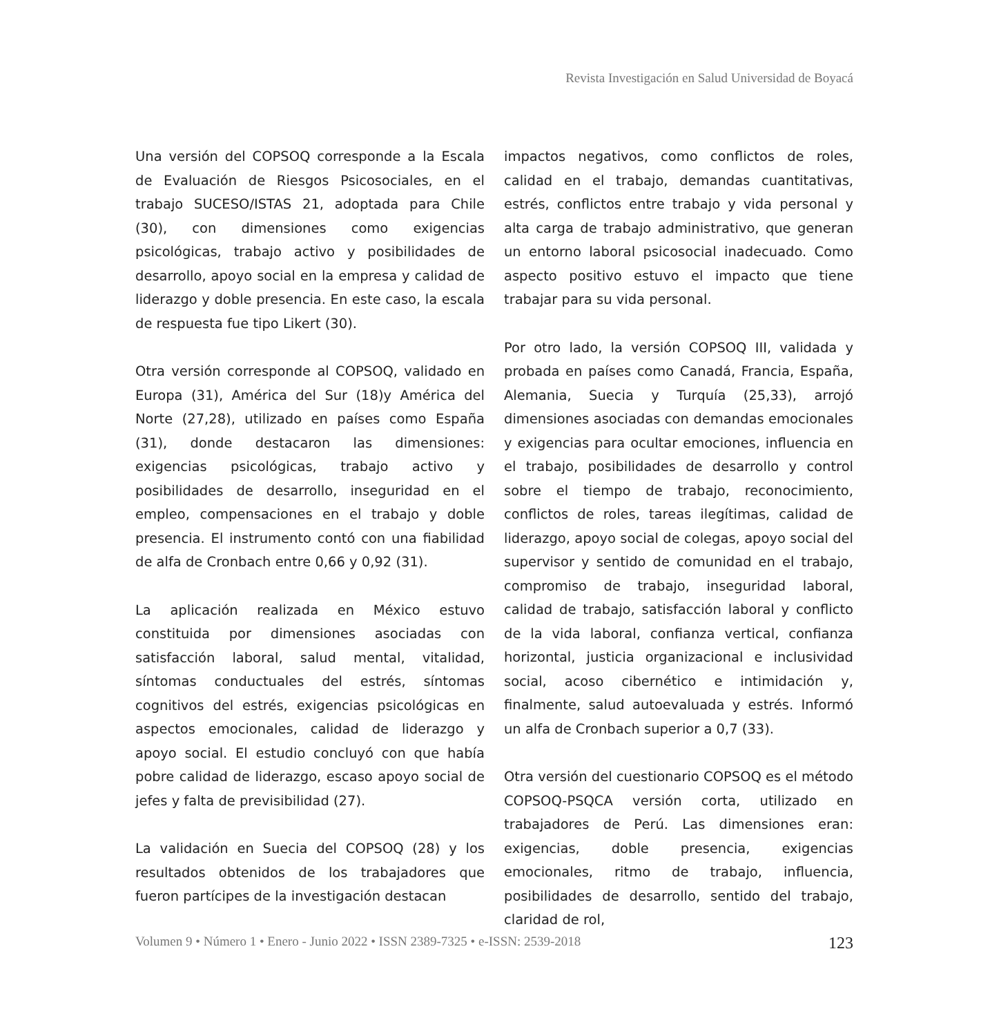Revista Investigación en Salud Universidad de Boyacá
Una versión del COPSOQ corresponde a la Escala de Evaluación de Riesgos Psicosociales, en el trabajo SUCESO/ISTAS 21, adoptada para Chile (30), con dimensiones como exigencias psicológicas, trabajo activo y posibilidades de desarrollo, apoyo social en la empresa y calidad de liderazgo y doble presencia. En este caso, la escala de respuesta fue tipo Likert (30).
Otra versión corresponde al COPSOQ, validado en Europa (31), América del Sur (18)y América del Norte (27,28), utilizado en países como España (31), donde destacaron las dimensiones: exigencias psicológicas, trabajo activo y posibilidades de desarrollo, inseguridad en el empleo, compensaciones en el trabajo y doble presencia. El instrumento contó con una fiabilidad de alfa de Cronbach entre 0,66 y 0,92 (31).
La aplicación realizada en México estuvo constituida por dimensiones asociadas con satisfacción laboral, salud mental, vitalidad, síntomas conductuales del estrés, síntomas cognitivos del estrés, exigencias psicológicas en aspectos emocionales, calidad de liderazgo y apoyo social. El estudio concluyó con que había pobre calidad de liderazgo, escaso apoyo social de jefes y falta de previsibilidad (27).
La validación en Suecia del COPSOQ (28) y los resultados obtenidos de los trabajadores que fueron partícipes de la investigación destacan
impactos negativos, como conflictos de roles, calidad en el trabajo, demandas cuantitativas, estrés, conflictos entre trabajo y vida personal y alta carga de trabajo administrativo, que generan un entorno laboral psicosocial inadecuado. Como aspecto positivo estuvo el impacto que tiene trabajar para su vida personal.
Por otro lado, la versión COPSOQ III, validada y probada en países como Canadá, Francia, España, Alemania, Suecia y Turquía (25,33), arrojó dimensiones asociadas con demandas emocionales y exigencias para ocultar emociones, influencia en el trabajo, posibilidades de desarrollo y control sobre el tiempo de trabajo, reconocimiento, conflictos de roles, tareas ilegítimas, calidad de liderazgo, apoyo social de colegas, apoyo social del supervisor y sentido de comunidad en el trabajo, compromiso de trabajo, inseguridad laboral, calidad de trabajo, satisfacción laboral y conflicto de la vida laboral, confianza vertical, confianza horizontal, justicia organizacional e inclusividad social, acoso cibernético e intimidación y, finalmente, salud autoevaluada y estrés. Informó un alfa de Cronbach superior a 0,7 (33).
Otra versión del cuestionario COPSOQ es el método COPSOQ-PSQCA versión corta, utilizado en trabajadores de Perú. Las dimensiones eran: exigencias, doble presencia, exigencias emocionales, ritmo de trabajo, influencia, posibilidades de desarrollo, sentido del trabajo, claridad de rol,
Volumen 9 • Número 1 • Enero - Junio 2022 • ISSN 2389-7325 • e-ISSN: 2539-2018 123